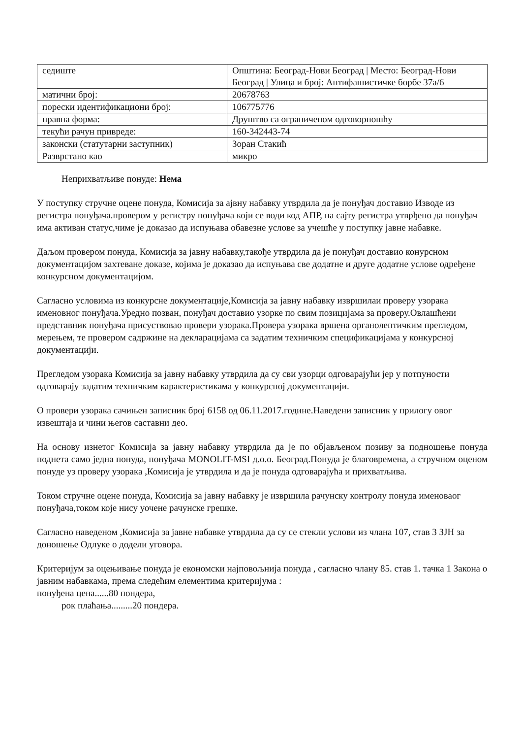| седиште | Општина: Београд-Нови Београд / Место: Београд-Нови Београд / Улица и број: Антифашистичке борбе 37а/6 |
| матични број: | 20678763 |
| порески идентификациони број: | 106775776 |
| правна форма: | Друштво са ограниченом одговорношћу |
| текући рачун привреде: | 160-342443-74 |
| законски (статутарни заступник) | Зоран Стакић |
| Разврстано као | микро |
Неприхватљиве понуде: Нема
У поступку стручне оцене понуда, Комисија за ајвну набавку утврдила да је понуђач доставио Изводе из регистра понуђача.провером у регистру понуђача који се води код АПР, на сајту регистра утврђено да понуђач има активан статус,чиме је доказао да испуњава обавезне услове за учешће у поступку јавне набавке.
Даљом провером понуда, Комисија за јавну набавку,такође утврдила да је понуђач доставио конурсном документацијом захтеване доказе, којима је доказао да испуњава све додатне и друге додатне услове одређене конкурсном документацијом.
Сагласно условима из конкурсне документације,Комисија за јавну набавку извршилаи проверу узорака именовног понуђача.Уредно позван, понуђач доставио узорке по свим позицијама за проверу.Овлашћени представник понуђача присуствовао провери узорака.Провера узорака вршена органолептичким прегледом, мерењем, те провером садржине на декларацијама са задатим техничким спецификацијама у конкурсној документацији.
Прегледом узорака Комисија за јавну набавку утврдила да су сви узорци одговарајући јер у потпуности одговарају задатим техничким карактеристикама у конкурсној документацији.
О провери узорака сачињен записник број 6158 од 06.11.2017.године.Наведени записник у прилогу овог извештаја и чини његов саставни део.
На основу изнетог Комисија за јавну набавку утврдила да је по објављеном позиву за подношење понуда поднета само једна понуда, понуђача MONOLIT-MSI д.о.о. Београд.Понуда је благовремена, а стручном оценом понуде уз проверу узорака ,Комисија је утврдила и да је понуда одговарајућа и прихватљива.
Током стручне оцене понуда, Комисија за јавну набавку је извршила рачунску контролу понуда именоваог понуђача,током које нису уочене рачунске грешке.
Сагласно наведеном ,Комисија за јавне набавке утврдила да су се стекли услови из члана 107, став 3 ЗЈН за доношење Одлуке о додели уговора.
Критеријум за оцењивање понуда је економски најповољнија понуда , сагласно члану 85. став 1. тачка 1 Закона о јавним набавкама, према следећим елементима критеријума :
понуђена цена......80 пондера,
рок плаћања.........20 пондера.